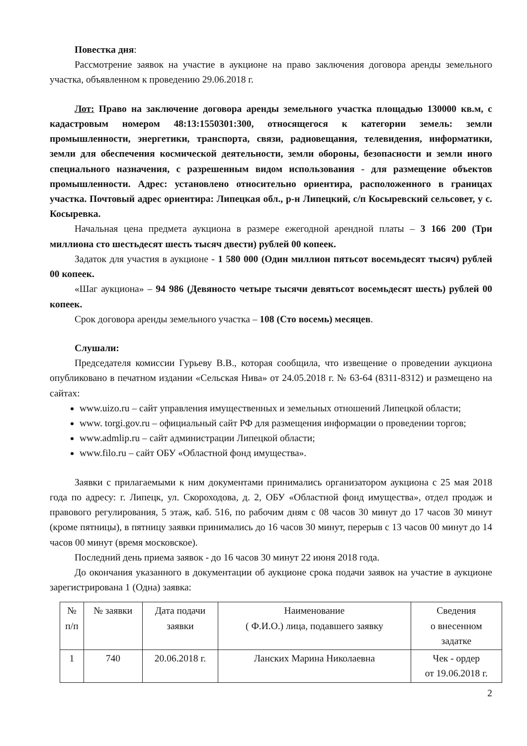Повестка дня:
Рассмотрение заявок на участие в аукционе на право заключения договора аренды земельного участка, объявленном к проведению 29.06.2018 г.
Лот: Право на заключение договора аренды земельного участка площадью 130000 кв.м, с кадастровым номером 48:13:1550301:300, относящегося к категории земель: земли промышленности, энергетики, транспорта, связи, радиовещания, телевидения, информатики, земли для обеспечения космической деятельности, земли обороны, безопасности и земли иного специального назначения, с разрешенным видом использования - для размещение объектов промышленности. Адрес: установлено относительно ориентира, расположенного в границах участка. Почтовый адрес ориентира: Липецкая обл., р-н Липецкий, с/п Косыревский сельсовет, у с. Косыревка.
Начальная цена предмета аукциона в размере ежегодной арендной платы – 3 166 200 (Три миллиона сто шестьдесят шесть тысяч двести) рублей 00 копеек.
Задаток для участия в аукционе - 1 580 000 (Один миллион пятьсот восемьдесят тысяч) рублей 00 копеек.
«Шаг аукциона» – 94 986 (Девяносто четыре тысячи девятьсот восемьдесят шесть) рублей 00 копеек.
Срок договора аренды земельного участка – 108 (Сто восемь) месяцев.
Слушали:
Председателя комиссии Гурьеву В.В., которая сообщила, что извещение о проведении аукциона опубликовано в печатном издании «Сельская Нива» от 24.05.2018 г. № 63-64 (8311-8312) и размещено на сайтах:
www.uizo.ru – сайт управления имущественных и земельных отношений Липецкой области;
www. torgi.gov.ru – официальный сайт РФ для размещения информации о проведении торгов;
www.admlip.ru – сайт администрации Липецкой области;
www.filo.ru – сайт ОБУ «Областной фонд имущества».
Заявки с прилагаемыми к ним документами принимались организатором аукциона с 25 мая 2018 года по адресу: г. Липецк, ул. Скороходова, д. 2, ОБУ «Областной фонд имущества», отдел продаж и правового регулирования, 5 этаж, каб. 516, по рабочим дням с 08 часов 30 минут до 17 часов 30 минут (кроме пятницы), в пятницу заявки принимались до 16 часов 30 минут, перерыв с 13 часов 00 минут до 14 часов 00 минут (время московское).
Последний день приема заявок - до 16 часов 30 минут 22 июня 2018 года.
До окончания указанного в документации об аукционе срока подачи заявок на участие в аукционе зарегистрирована 1 (Одна) заявка:
| № п/п | № заявки | Дата подачи заявки | Наименование ( Ф.И.О.) лица, подавшего заявку | Сведения о внесенном задатке |
| --- | --- | --- | --- | --- |
| 1 | 740 | 20.06.2018 г. | Ланских Марина Николаевна | Чек - ордер от 19.06.2018 г. |
2